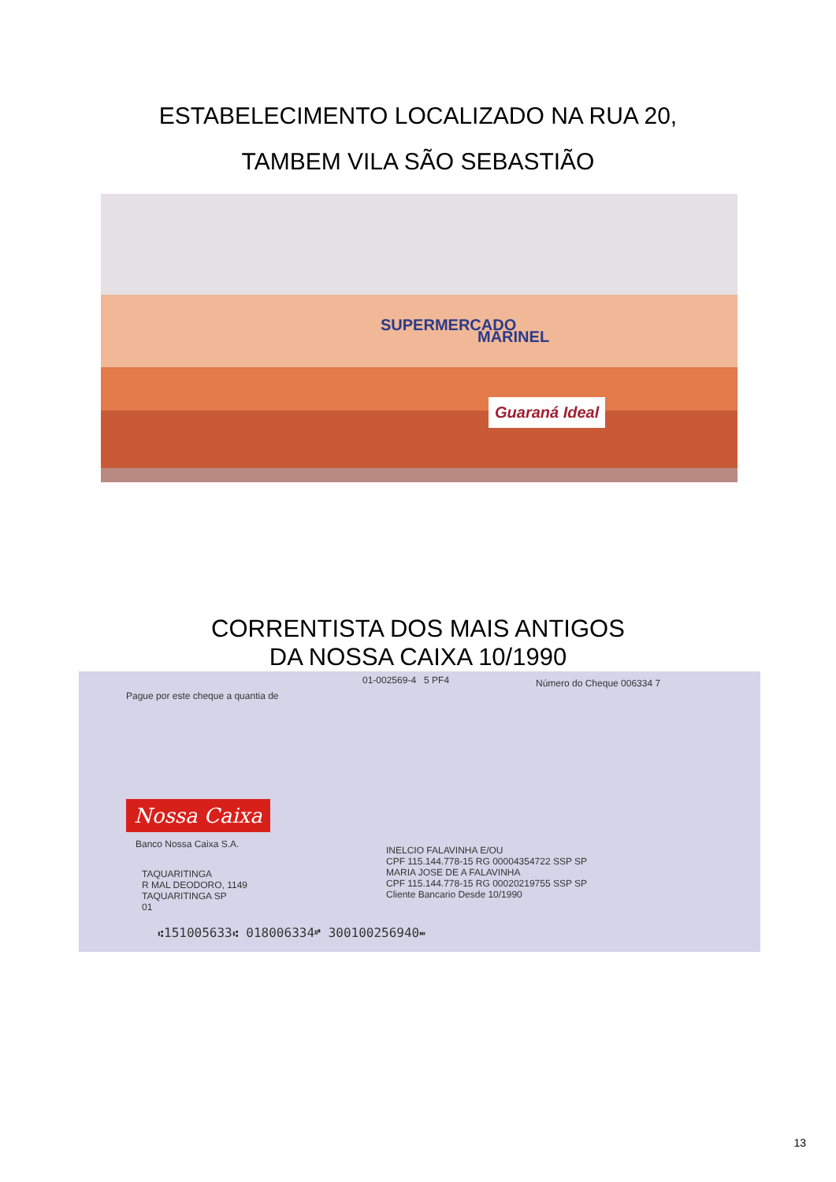ESTABELECIMENTO LOCALIZADO NA RUA 20,
TAMBEM VILA SÃO SEBASTIÃO
SUPERMERCADO
MARINEL
Guaraná Ideal
CORRENTISTA DOS MAIS ANTIGOS
DA NOSSA CAIXA 10/1990
01-002569-4 5 PF4 Número do Cheque 006334 7
Pague por este cheque a quantia de
Nossa Caixa
Banco Nossa Caixa S.A.
TAQUARITINGA
R MAL DEODORO, 1149
TAQUARITINGA SP
01
INELCIO FALAVINHA E/OU
CPF 115.144.778-15 RG 00004354722 SSP SP
MARIA JOSE DE A FALAVINHA
CPF 115.144.778-15 RG 00020219755 SSP SP
Cliente Bancario Desde 10/1990
⑆151005633⑆ 018006334⑈ 300100256940⑉
13